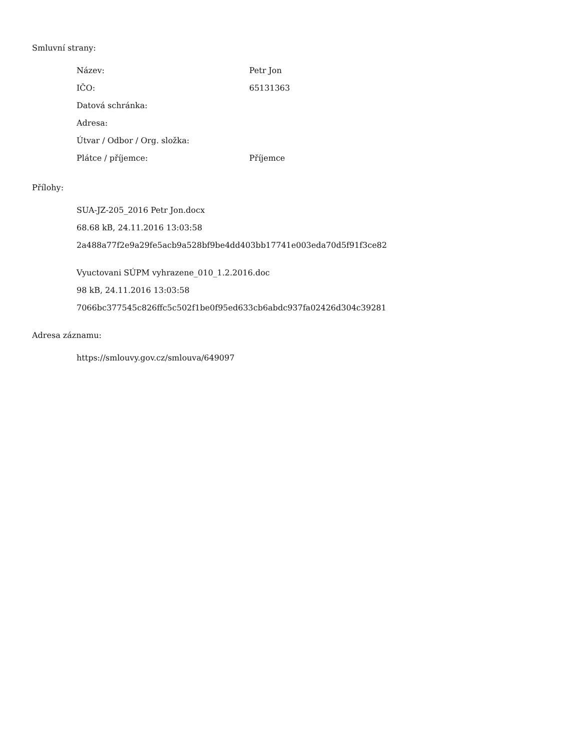Smluvní strany:
| Název: | Petr Jon |
| IČO: | 65131363 |
| Datová schránka: | |
| Adresa: | |
| Útvar / Odbor / Org. složka: | |
| Plátce / příjemce: | Příjemce |
Přílohy:
SUA-JZ-205_2016 Petr Jon.docx
68.68 kB, 24.11.2016 13:03:58
2a488a77f2e9a29fe5acb9a528bf9be4dd403bb17741e003eda70d5f91f3ce82
Vyuctovani SÚPM vyhrazene_010_1.2.2016.doc
98 kB, 24.11.2016 13:03:58
7066bc377545c826ffc5c502f1be0f95ed633cb6abdc937fa02426d304c39281
Adresa záznamu:
https://smlouvy.gov.cz/smlouva/649097